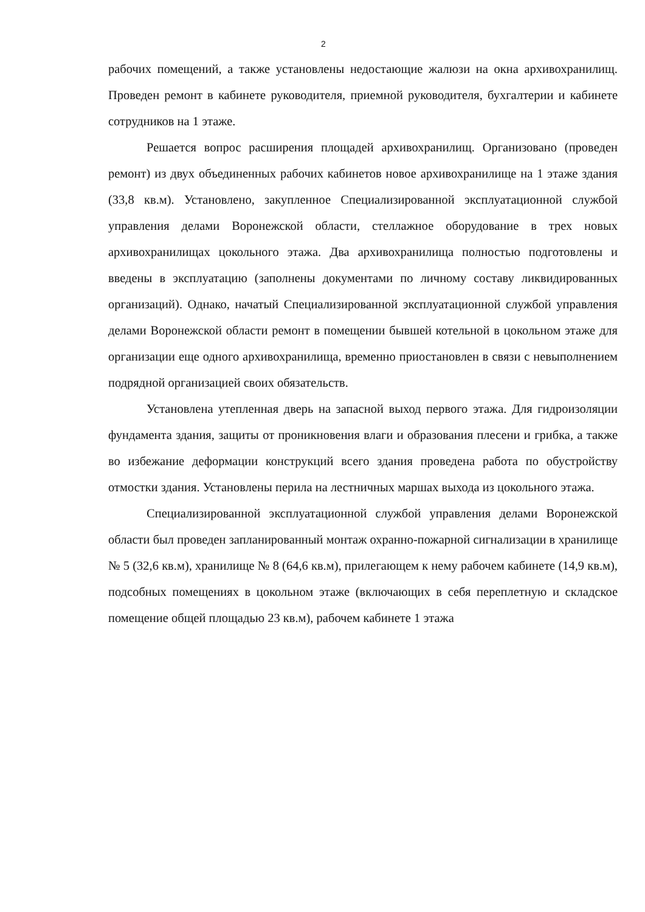2
рабочих помещений, а также установлены недостающие жалюзи на окна архивохранилищ. Проведен ремонт в кабинете руководителя, приемной руководителя, бухгалтерии и кабинете сотрудников на 1 этаже.
Решается вопрос расширения площадей архивохранилищ. Организовано (проведен ремонт) из двух объединенных рабочих кабинетов новое архивохранилище на 1 этаже здания (33,8 кв.м). Установлено, закупленное Специализированной эксплуатационной службой управления делами Воронежской области, стеллажное оборудование в трех новых архивохранилищах цокольного этажа. Два архивохранилища полностью подготовлены и введены в эксплуатацию (заполнены документами по личному составу ликвидированных организаций). Однако, начатый Специализированной эксплуатационной службой управления делами Воронежской области ремонт в помещении бывшей котельной в цокольном этаже для организации еще одного архивохранилища, временно приостановлен в связи с невыполнением подрядной организацией своих обязательств.
Установлена утепленная дверь на запасной выход первого этажа. Для гидроизоляции фундамента здания, защиты от проникновения влаги и образования плесени и грибка, а также во избежание деформации конструкций всего здания проведена работа по обустройству отмостки здания. Установлены перила на лестничных маршах выхода из цокольного этажа.
Специализированной эксплуатационной службой управления делами Воронежской области был проведен запланированный монтаж охранно-пожарной сигнализации в хранилище № 5 (32,6 кв.м), хранилище № 8 (64,6 кв.м), прилегающем к нему рабочем кабинете (14,9 кв.м), подсобных помещениях в цокольном этаже (включающих в себя переплетную и складское помещение общей площадью 23 кв.м), рабочем кабинете 1 этажа